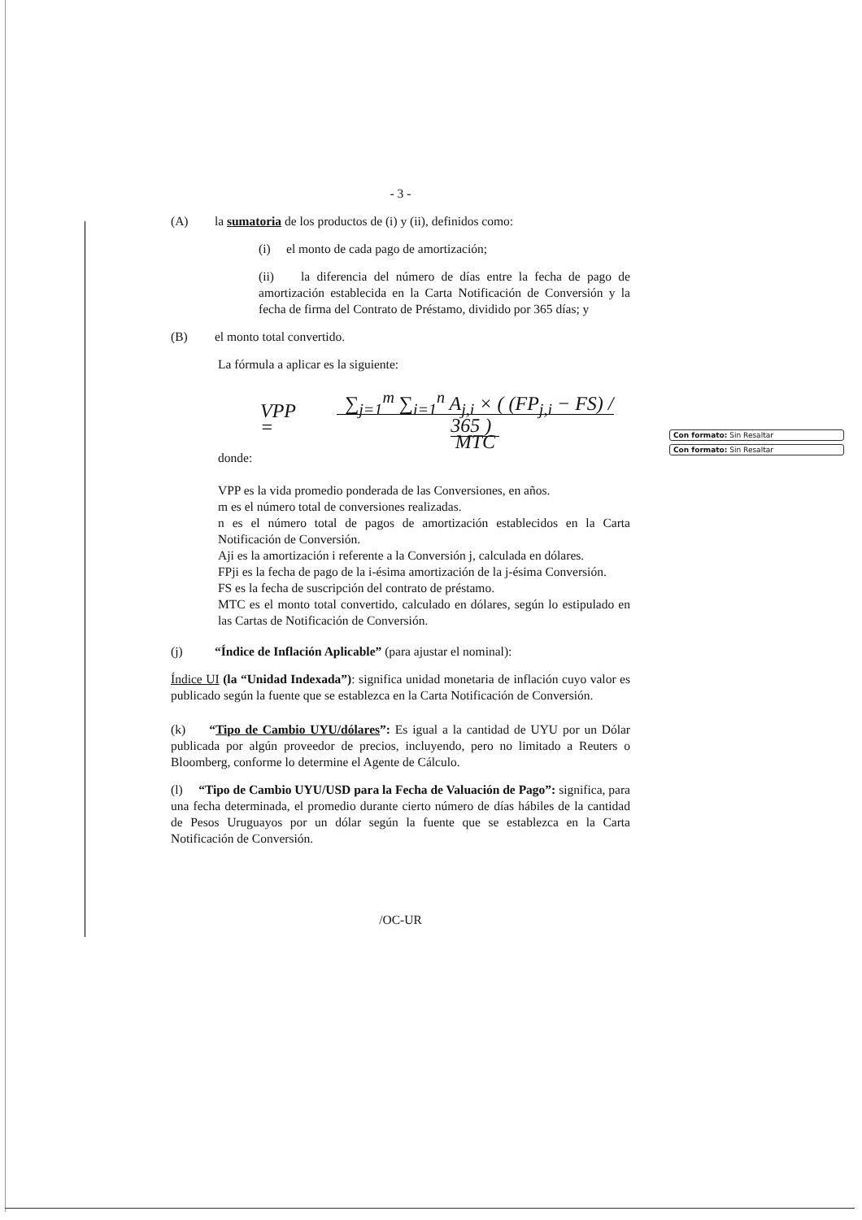Con formato: Sin Resaltar
Con formato: Sin Resaltar
- 3 -
(A) la sumatoria de los productos de (i) y (ii), definidos como:
(i) el monto de cada pago de amortización;
(ii) la diferencia del número de días entre la fecha de pago de amortización establecida en la Carta Notificación de Conversión y la fecha de firma del Contrato de Préstamo, dividido por 365 días; y
(B) el monto total convertido.
La fórmula a aplicar es la siguiente:
VPP = ∑<sub>j=1</sub><sup>m</sup> ∑<sub>i=1</sub><sup>n</sup> A<sub>j,i</sub> × ( (FP<sub>j,i</sub> − FS) / 365 )
MTC
donde:
VPP es la vida promedio ponderada de las Conversiones, en años.
m es el número total de conversiones realizadas.
n es el número total de pagos de amortización establecidos en la Carta Notificación de Conversión.
Aji es la amortización i referente a la Conversión j, calculada en dólares.
FPji es la fecha de pago de la i-ésima amortización de la j-ésima Conversión.
FS es la fecha de suscripción del contrato de préstamo.
MTC es el monto total convertido, calculado en dólares, según lo estipulado en las Cartas de Notificación de Conversión.
(j) “Índice de Inflación Aplicable” (para ajustar el nominal):
Índice UI (la “Unidad Indexada”): significa unidad monetaria de inflación cuyo valor es publicado según la fuente que se establezca en la Carta Notificación de Conversión.
(k) “Tipo de Cambio UYU/dólares”: Es igual a la cantidad de UYU por un Dólar publicada por algún proveedor de precios, incluyendo, pero no limitado a Reuters o Bloomberg, conforme lo determine el Agente de Cálculo.
(l) “Tipo de Cambio UYU/USD para la Fecha de Valuación de Pago”: significa, para una fecha determinada, el promedio durante cierto número de días hábiles de la cantidad de Pesos Uruguayos por un dólar según la fuente que se establezca en la Carta Notificación de Conversión.
/OC-UR